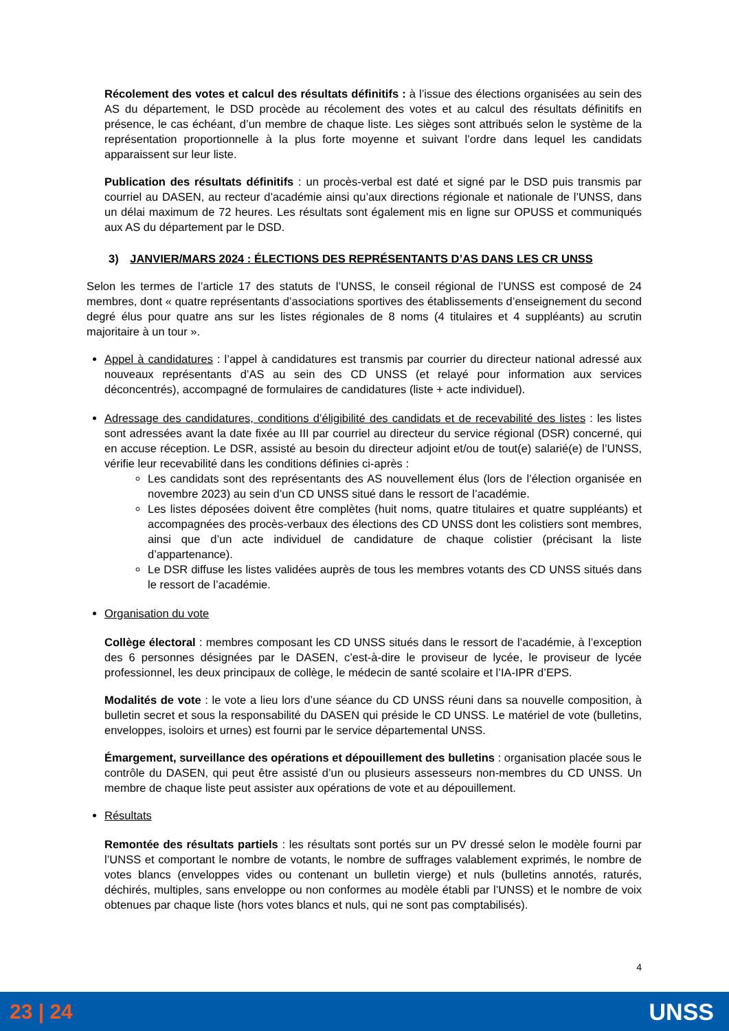Récolement des votes et calcul des résultats définitifs : à l’issue des élections organisées au sein des AS du département, le DSD procède au récolement des votes et au calcul des résultats définitifs en présence, le cas échéant, d’un membre de chaque liste. Les sièges sont attribués selon le système de la représentation proportionnelle à la plus forte moyenne et suivant l’ordre dans lequel les candidats apparaissent sur leur liste.
Publication des résultats définitifs : un procès-verbal est daté et signé par le DSD puis transmis par courriel au DASEN, au recteur d’académie ainsi qu’aux directions régionale et nationale de l’UNSS, dans un délai maximum de 72 heures. Les résultats sont également mis en ligne sur OPUSS et communiqués aux AS du département par le DSD.
3) JANVIER/MARS 2024 : ÉLECTIONS DES REPRÉSENTANTS D’AS DANS LES CR UNSS
Selon les termes de l’article 17 des statuts de l’UNSS, le conseil régional de l’UNSS est composé de 24 membres, dont « quatre représentants d’associations sportives des établissements d’enseignement du second degré élus pour quatre ans sur les listes régionales de 8 noms (4 titulaires et 4 suppléants) au scrutin majoritaire à un tour ».
Appel à candidatures : l’appel à candidatures est transmis par courrier du directeur national adressé aux nouveaux représentants d’AS au sein des CD UNSS (et relayé pour information aux services déconcentrés), accompagné de formulaires de candidatures (liste + acte individuel).
Adressage des candidatures, conditions d’éligibilité des candidats et de recevabilité des listes : les listes sont adressées avant la date fixée au III par courriel au directeur du service régional (DSR) concerné, qui en accuse réception. Le DSR, assisté au besoin du directeur adjoint et/ou de tout(e) salarié(e) de l’UNSS, vérifie leur recevabilité dans les conditions définies ci-après :
Les candidats sont des représentants des AS nouvellement élus (lors de l’élection organisée en novembre 2023) au sein d’un CD UNSS situé dans le ressort de l’académie.
Les listes déposées doivent être complètes (huit noms, quatre titulaires et quatre suppléants) et accompagnées des procès-verbaux des élections des CD UNSS dont les colistiers sont membres, ainsi que d’un acte individuel de candidature de chaque colistier (précisant la liste d’appartenance).
Le DSR diffuse les listes validées auprès de tous les membres votants des CD UNSS situés dans le ressort de l’académie.
Organisation du vote
Collège électoral : membres composant les CD UNSS situés dans le ressort de l’académie, à l’exception des 6 personnes désignées par le DASEN, c’est-à-dire le proviseur de lycée, le proviseur de lycée professionnel, les deux principaux de collège, le médecin de santé scolaire et l’IA-IPR d’EPS.
Modalités de vote : le vote a lieu lors d’une séance du CD UNSS réuni dans sa nouvelle composition, à bulletin secret et sous la responsabilité du DASEN qui préside le CD UNSS. Le matériel de vote (bulletins, enveloppes, isoloirs et urnes) est fourni par le service départemental UNSS.
Émargement, surveillance des opérations et dépouillement des bulletins : organisation placée sous le contrôle du DASEN, qui peut être assisté d’un ou plusieurs assesseurs non-membres du CD UNSS. Un membre de chaque liste peut assister aux opérations de vote et au dépouillement.
Résultats
Remontée des résultats partiels : les résultats sont portés sur un PV dressé selon le modèle fourni par l’UNSS et comportant le nombre de votants, le nombre de suffrages valablement exprimés, le nombre de votes blancs (enveloppes vides ou contenant un bulletin vierge) et nuls (bulletins annotés, raturés, déchirés, multiples, sans enveloppe ou non conformes au modèle établi par l’UNSS) et le nombre de voix obtenues par chaque liste (hors votes blancs et nuls, qui ne sont pas comptabilisés).
4
23 | 24 UNSS